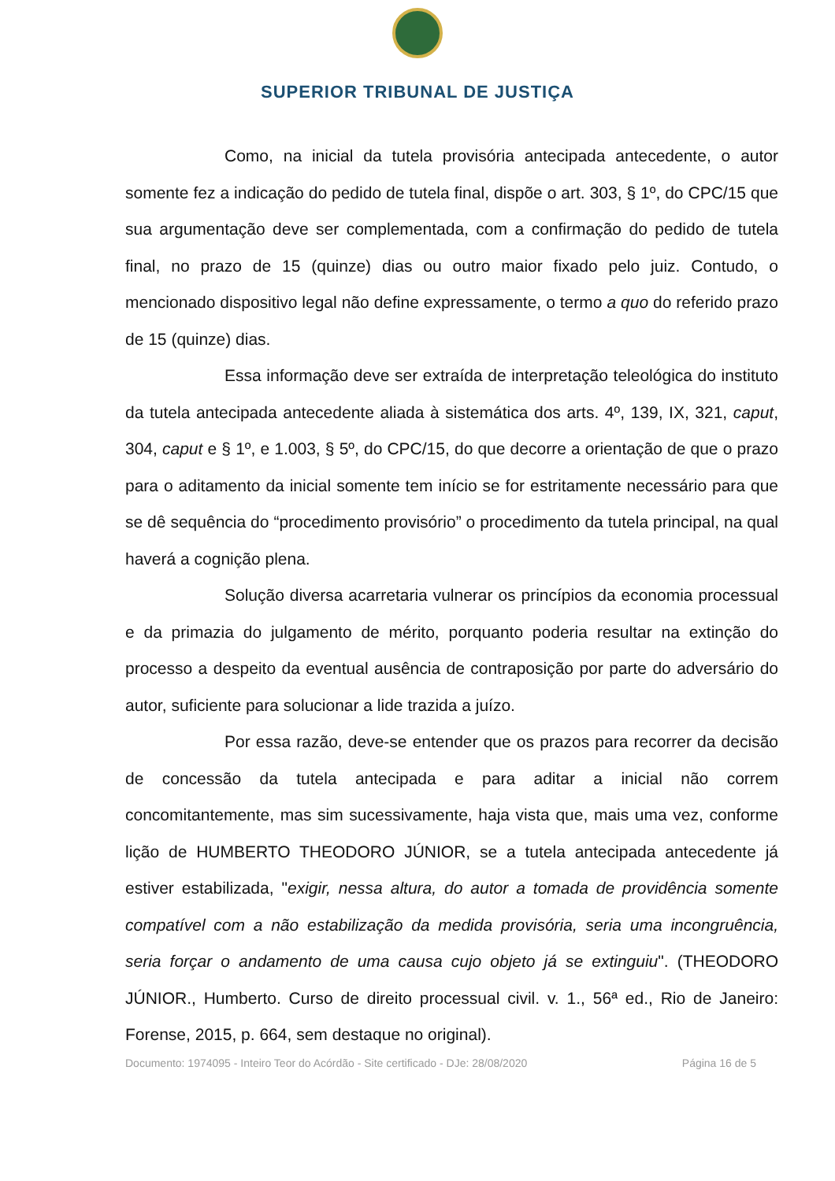SUPERIOR TRIBUNAL DE JUSTIÇA
Como, na inicial da tutela provisória antecipada antecedente, o autor somente fez a indicação do pedido de tutela final, dispõe o art. 303, § 1º, do CPC/15 que sua argumentação deve ser complementada, com a confirmação do pedido de tutela final, no prazo de 15 (quinze) dias ou outro maior fixado pelo juiz. Contudo, o mencionado dispositivo legal não define expressamente, o termo a quo do referido prazo de 15 (quinze) dias.
Essa informação deve ser extraída de interpretação teleológica do instituto da tutela antecipada antecedente aliada à sistemática dos arts. 4º, 139, IX, 321, caput, 304, caput e § 1º, e 1.003, § 5º, do CPC/15, do que decorre a orientação de que o prazo para o aditamento da inicial somente tem início se for estritamente necessário para que se dê sequência do “procedimento provisório” o procedimento da tutela principal, na qual haverá a cognição plena.
Solução diversa acarretaria vulnerar os princípios da economia processual e da primazia do julgamento de mérito, porquanto poderia resultar na extinção do processo a despeito da eventual ausência de contraposição por parte do adversário do autor, suficiente para solucionar a lide trazida a juízo.
Por essa razão, deve-se entender que os prazos para recorrer da decisão de concessão da tutela antecipada e para aditar a inicial não correm concomitantemente, mas sim sucessivamente, haja vista que, mais uma vez, conforme lição de HUMBERTO THEODORO JÚNIOR, se a tutela antecipada antecedente já estiver estabilizada, "exigir, nessa altura, do autor a tomada de providência somente compatível com a não estabilização da medida provisória, seria uma incongruência, seria forçar o andamento de uma causa cujo objeto já se extinguiu". (THEODORO JÚNIOR., Humberto. Curso de direito processual civil. v. 1., 56ª ed., Rio de Janeiro: Forense, 2015, p. 664, sem destaque no original).
Documento: 1974095 - Inteiro Teor do Acórdão - Site certificado - DJe: 28/08/2020 Página 16 de 5